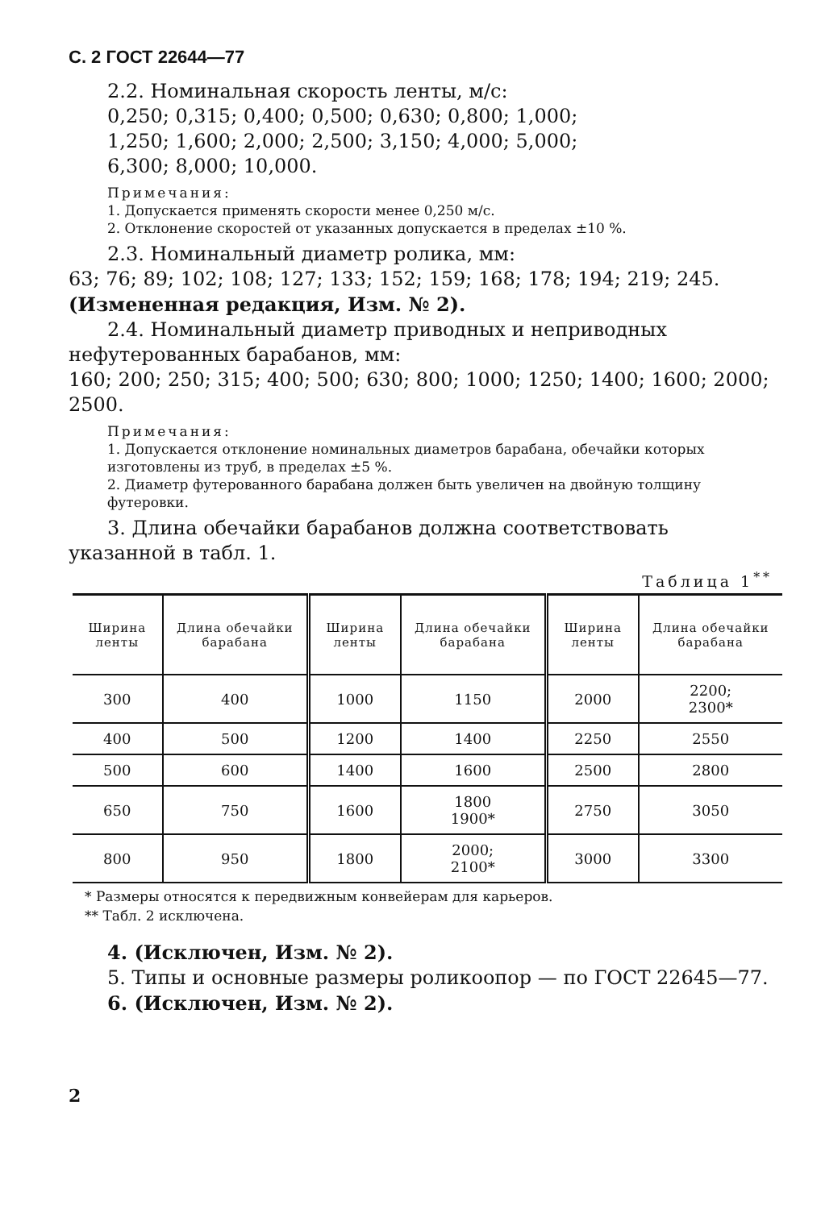С. 2 ГОСТ 22644—77
2.2. Номинальная скорость ленты, м/с:
0,250; 0,315; 0,400; 0,500; 0,630; 0,800; 1,000;
1,250; 1,600; 2,000; 2,500; 3,150; 4,000; 5,000;
6,300; 8,000; 10,000.
Примечания:
1. Допускается применять скорости менее 0,250 м/с.
2. Отклонение скоростей от указанных допускается в пределах ±10 %.
2.3. Номинальный диаметр ролика, мм:
63; 76; 89; 102; 108; 127; 133; 152; 159; 168; 178; 194; 219; 245.
(Измененная редакция, Изм. № 2).
2.4. Номинальный диаметр приводных и неприводных нефутерованных барабанов, мм:
160; 200; 250; 315; 400; 500; 630; 800; 1000; 1250; 1400; 1600; 2000; 2500.
Примечания:
1. Допускается отклонение номинальных диаметров барабана, обечайки которых изготовлены из труб, в пределах ±5 %.
2. Диаметр футерованного барабана должен быть увеличен на двойную толщину футеровки.
3. Длина обечайки барабанов должна соответствовать указанной в табл. 1.
Таблица 1<sup>**</sup>
| Ширина ленты | Длина обечайки барабана | Ширина ленты | Длина обечайки барабана | Ширина ленты | Длина обечайки барабана |
| --- | --- | --- | --- | --- | --- |
| 300 | 400 | 1000 | 1150 | 2000 | 2200; 2300* |
| 400 | 500 | 1200 | 1400 | 2250 | 2550 |
| 500 | 600 | 1400 | 1600 | 2500 | 2800 |
| 650 | 750 | 1600 | 1800 1900* | 2750 | 3050 |
| 800 | 950 | 1800 | 2000; 2100* | 3000 | 3300 |
* Размеры относятся к передвижным конвейерам для карьеров.
** Табл. 2 исключена.
4. (Исключен, Изм. № 2).
5. Типы и основные размеры роликоопор — по ГОСТ 22645—77.
6. (Исключен, Изм. № 2).
2